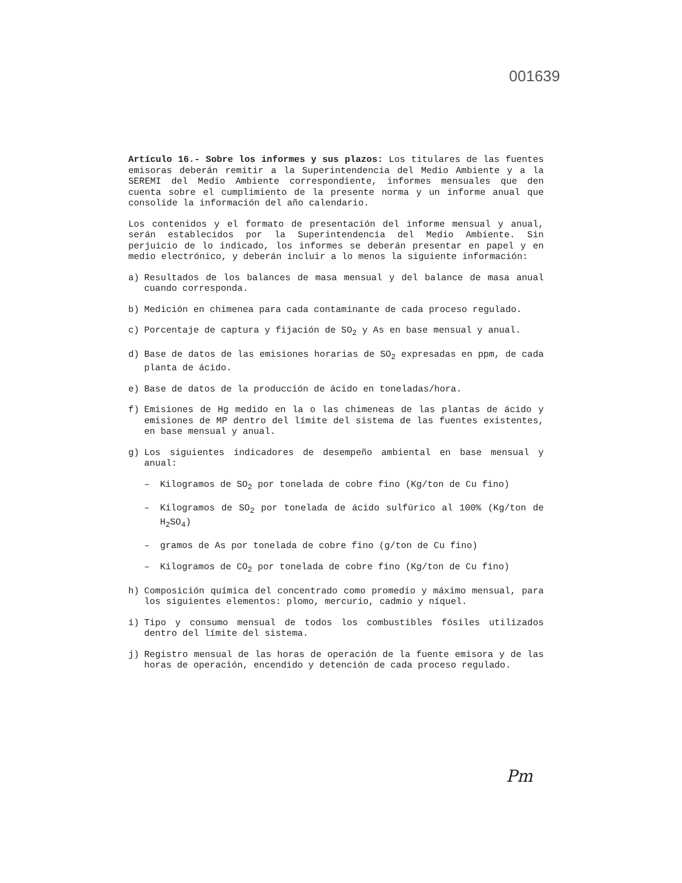001639
Artículo 16.- Sobre los informes y sus plazos: Los titulares de las fuentes emisoras deberán remitir a la Superintendencia del Medio Ambiente y a la SEREMI del Medio Ambiente correspondiente, informes mensuales que den cuenta sobre el cumplimiento de la presente norma y un informe anual que consolide la información del año calendario.
Los contenidos y el formato de presentación del informe mensual y anual, serán establecidos por la Superintendencia del Medio Ambiente. Sin perjuicio de lo indicado, los informes se deberán presentar en papel y en medio electrónico, y deberán incluir a lo menos la siguiente información:
a) Resultados de los balances de masa mensual y del balance de masa anual cuando corresponda.
b) Medición en chimenea para cada contaminante de cada proceso regulado.
c) Porcentaje de captura y fijación de SO<sub>2</sub> y As en base mensual y anual.
d) Base de datos de las emisiones horarias de SO<sub>2</sub> expresadas en ppm, de cada planta de ácido.
e) Base de datos de la producción de ácido en toneladas/hora.
f) Emisiones de Hg medido en la o las chimeneas de las plantas de ácido y emisiones de MP dentro del límite del sistema de las fuentes existentes, en base mensual y anual.
g) Los siguientes indicadores de desempeño ambiental en base mensual y anual:
– Kilogramos de SO<sub>2</sub> por tonelada de cobre fino (Kg/ton de Cu fino)
– Kilogramos de SO<sub>2</sub> por tonelada de ácido sulfúrico al 100% (Kg/ton de H<sub>2</sub>SO<sub>4</sub>)
– gramos de As por tonelada de cobre fino (g/ton de Cu fino)
– Kilogramos de CO<sub>2</sub> por tonelada de cobre fino (Kg/ton de Cu fino)
h) Composición química del concentrado como promedio y máximo mensual, para los siguientes elementos: plomo, mercurio, cadmio y níquel.
i) Tipo y consumo mensual de todos los combustibles fósiles utilizados dentro del límite del sistema.
j) Registro mensual de las horas de operación de la fuente emisora y de las horas de operación, encendido y detención de cada proceso regulado.
Pm